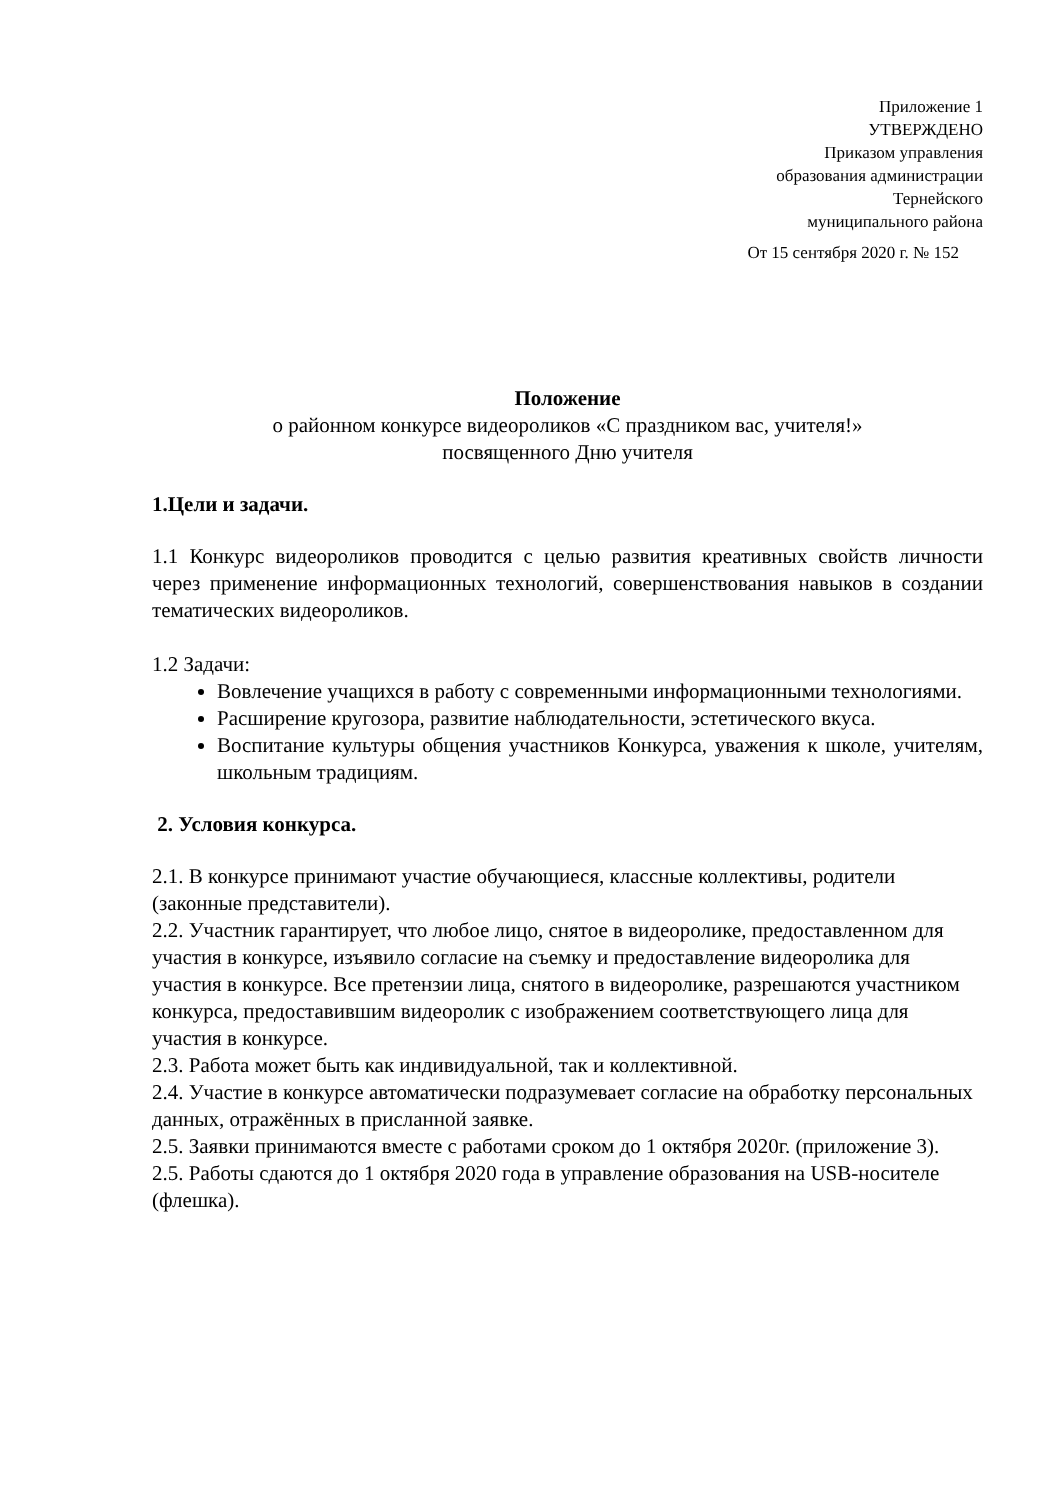Приложение 1
УТВЕРЖДЕНО
Приказом управления
образования администрации
Тернейского
муниципального района
От 15 сентября 2020 г. № 152
Положение
о районном конкурсе видеороликов «С праздником вас, учителя!»
посвященного Дню учителя
1.Цели и задачи.
1.1 Конкурс видеороликов проводится с целью развития креативных свойств личности через применение информационных технологий, совершенствования навыков в создании тематических видеороликов.
1.2 Задачи:
Вовлечение учащихся в работу с современными информационными технологиями.
Расширение кругозора, развитие наблюдательности, эстетического вкуса.
Воспитание культуры общения участников Конкурса, уважения к школе, учителям, школьным традициям.
2. Условия конкурса.
2.1. В конкурсе принимают участие обучающиеся, классные коллективы, родители (законные представители).
2.2. Участник гарантирует, что любое лицо, снятое в видеоролике, предоставленном для участия в конкурсе, изъявило согласие на съемку и предоставление видеоролика для участия в конкурсе. Все претензии лица, снятого в видеоролике, разрешаются участником конкурса, предоставившим видеоролик с изображением соответствующего лица для участия в конкурсе.
2.3. Работа может быть как индивидуальной, так и коллективной.
2.4. Участие в конкурсе автоматически подразумевает согласие на обработку персональных данных, отражённых в присланной заявке.
2.5. Заявки принимаются вместе с работами сроком до 1 октября 2020г. (приложение 3).
2.5. Работы сдаются до 1 октября 2020 года в управление образования на USB-носителе (флешка).